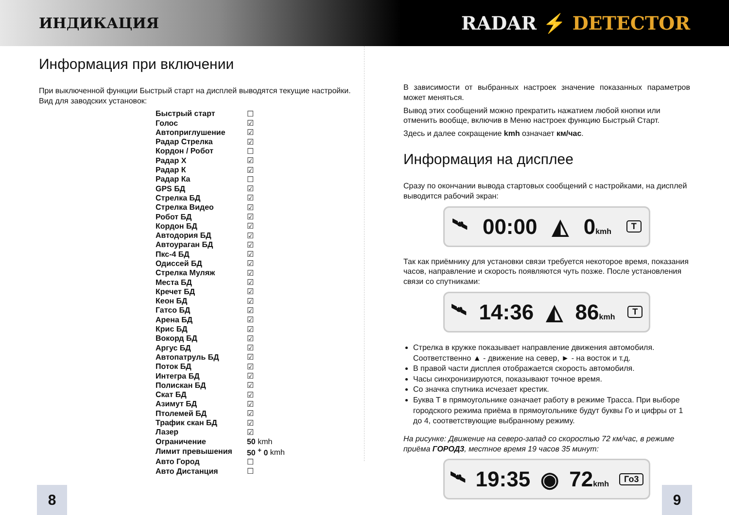ИНДИКАЦИЯ
RADAR ⚡ DETECTOR
Информация при включении
При выключенной функции Быстрый старт на дисплей выводятся текущие настройки. Вид для заводских установок:
| Быстрый старт | ☐ |
| Голос | ☑ |
| Автоприглушение | ☑ |
| Радар Стрелка | ☑ |
| Кордон / Робот | ☐ |
| Радар X | ☑ |
| Радар К | ☑ |
| Радар Ка | ☐ |
| GPS БД | ☑ |
| Стрелка БД | ☑ |
| Стрелка Видео | ☑ |
| Робот БД | ☑ |
| Кордон БД | ☑ |
| Автодория БД | ☑ |
| Автоураган БД | ☑ |
| Пкс-4 БД | ☑ |
| Одиссей БД | ☑ |
| Стрелка Муляж | ☑ |
| Места БД | ☑ |
| Кречет БД | ☑ |
| Кеон БД | ☑ |
| Гатсо БД | ☑ |
| Арена БД | ☑ |
| Крис БД | ☑ |
| Вокорд БД | ☑ |
| Аргус БД | ☑ |
| Автопатруль БД | ☑ |
| Поток БД | ☑ |
| Интегра БД | ☑ |
| Полискан БД | ☑ |
| Скат БД | ☑ |
| Азимут БД | ☑ |
| Птолемей БД | ☑ |
| Трафик скан БД | ☑ |
| Лазер | ☑ |
| Ограничение | 50 kmh |
| Лимит превышения | 50 <sup>+</sup> 0 kmh |
| Авто Город | ☐ |
| Авто Дистанция | ☐ |
В зависимости от выбранных настроек значение показанных параметров может меняться.
Вывод этих сообщений можно прекратить нажатием любой кнопки или отменить вообще, включив в Меню настроек функцию Быстрый Старт.
Здесь и далее сокращение kmh означает км/час.
Информация на дисплее
Сразу по окончании вывода стартовых сообщений с настройками, на дисплей выводится рабочий экран:
🛰 00:00 ◭ 0kmh T
Так как приёмнику для установки связи требуется некоторое время, показания часов, направление и скорость появляются чуть позже. После установления связи со спутниками:
🛰 14:36 ◭ 86kmh T
Стрелка в кружке показывает направление движения автомобиля. Соответственно ▲ - движение на север, ► - на восток и т.д.
В правой части дисплея отображается скорость автомобиля.
Часы синхронизируются, показывают точное время.
Со значка спутника исчезает крестик.
Буква Т в прямоугольнике означает работу в режиме Трасса. При выборе городского режима приёма в прямоугольнике будут буквы Го и цифры от 1 до 4, соответствующие выбранному режиму.
На рисунке: Движение на северо-запад со скоростью 72 км/час, в режиме приёма ГОРОД3, местное время 19 часов 35 минут:
🛰 19:35 ◉ 72kmh Го3
8 9